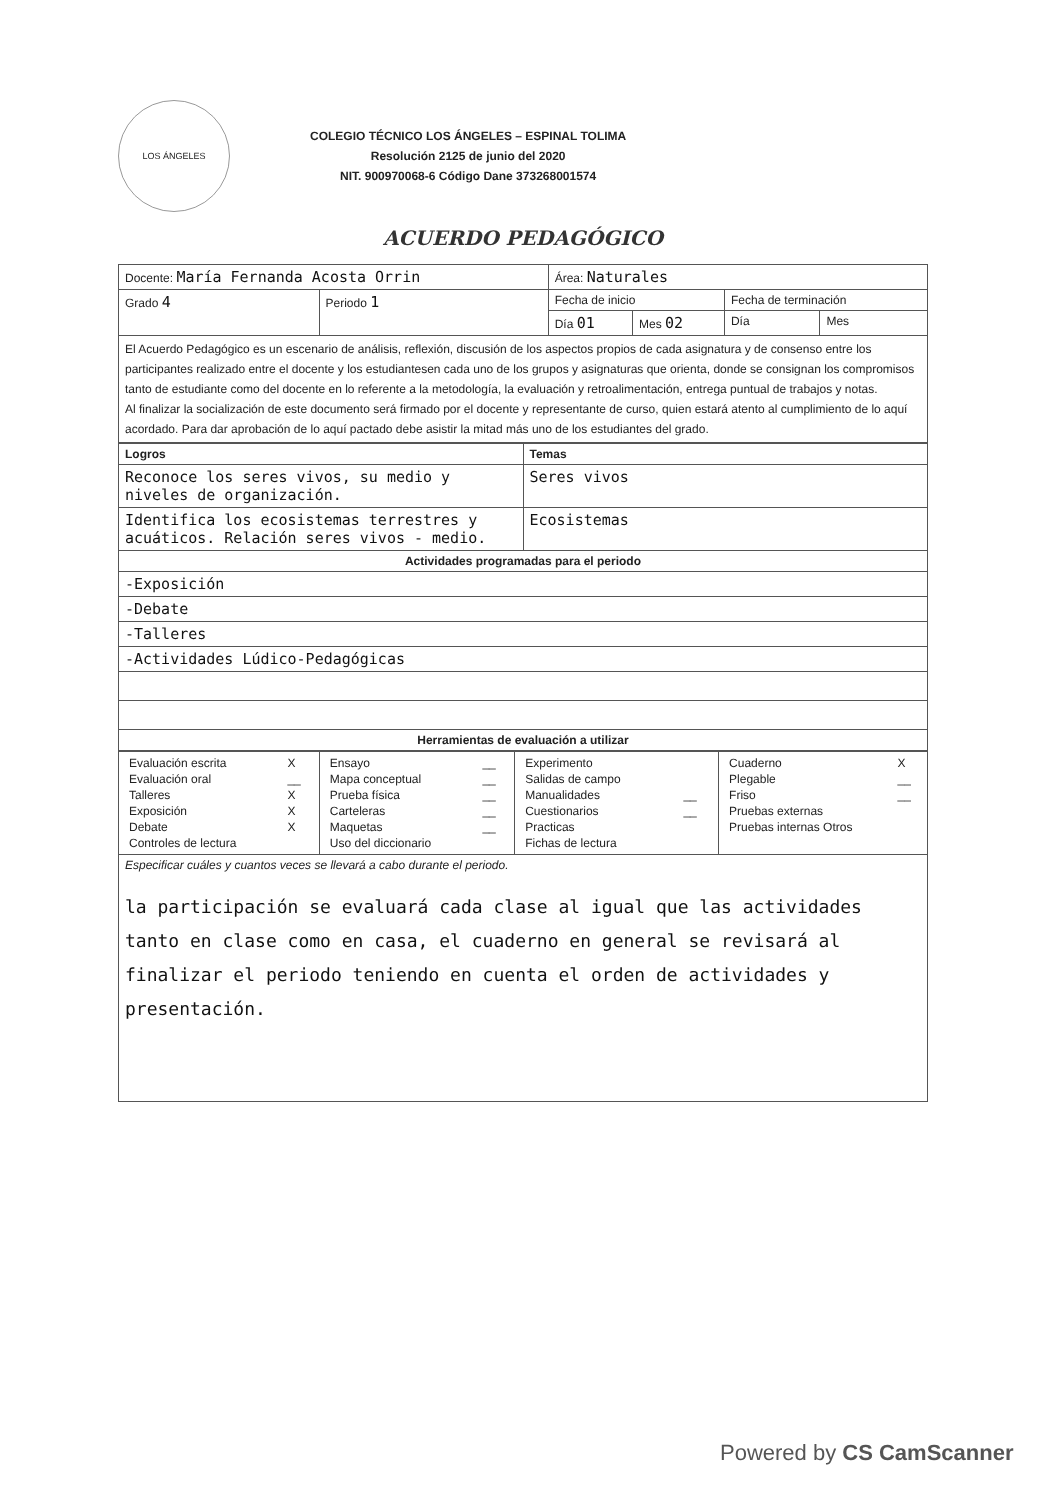LOS ÁNGELES
COLEGIO TÉCNICO LOS ÁNGELES – ESPINAL TOLIMA
Resolución 2125 de junio del 2020
NIT. 900970068-6 Código Dane 373268001574
ACUERDO PEDAGÓGICO
| Docente: María Fernanda Acosta Orrin | | Área: Naturales | | | |
| Grado 4 | Periodo 1 | Fecha de inicio | | Fecha de terminación | |
| | | Día 01 | Mes 02 | Día | Mes |
| El Acuerdo Pedagógico es un escenario de análisis, reflexión, discusión de los aspectos propios de cada asignatura y de consenso entre los participantes realizado entre el docente y los estudiantesen cada uno de los grupos y asignaturas que orienta, donde se consignan los compromisos tanto de estudiante como del docente en lo referente a la metodología, la evaluación y retroalimentación, entrega puntual de trabajos y notas. Al finalizar la socialización de este documento será firmado por el docente y representante de curso, quien estará atento al cumplimiento de lo aquí acordado. Para dar aprobación de lo aquí pactado debe asistir la mitad más uno de los estudiantes del grado. | | | | | |
| Logros | Temas |
| --- | --- |
| Reconoce los seres vivos, su medio y niveles de organización. | Seres vivos |
| Identifica los ecosistemas terrestres y acuáticos. Relación seres vivos - medio. | Ecosistemas |
| Actividades programadas para el periodo | |
| -Exposición | |
| -Debate | |
| -Talleres | |
| -Actividades Lúdico-Pedagógicas | |
| Herramientas de evaluación a utilizar | |
| / Evaluación escrita / X / / Evaluación oral / __ / / Talleres / X / / Exposición / X / / Debate / X / / Controles de lectura / / | / Ensayo / __ / / Mapa conceptual / __ / / Prueba física / __ / / Carteleras / __ / / Maquetas / __ / / Uso del diccionario / / | / Experimento / / / Salidas de campo / / / Manualidades / __ / / Cuestionarios / __ / / Practicas / / / Fichas de lectura / / | / Cuaderno / X / / Plegable / __ / / Friso / __ / / Pruebas externas / / / Pruebas internas Otros / / |
| Especificar cuáles y cuantos veces se llevará a cabo durante el periodo. la participación se evaluará cada clase al igual que las actividades tanto en clase como en casa, el cuaderno en general se revisará al finalizar el periodo teniendo en cuenta el orden de actividades y presentación. | | | |
Powered by CS CamScanner